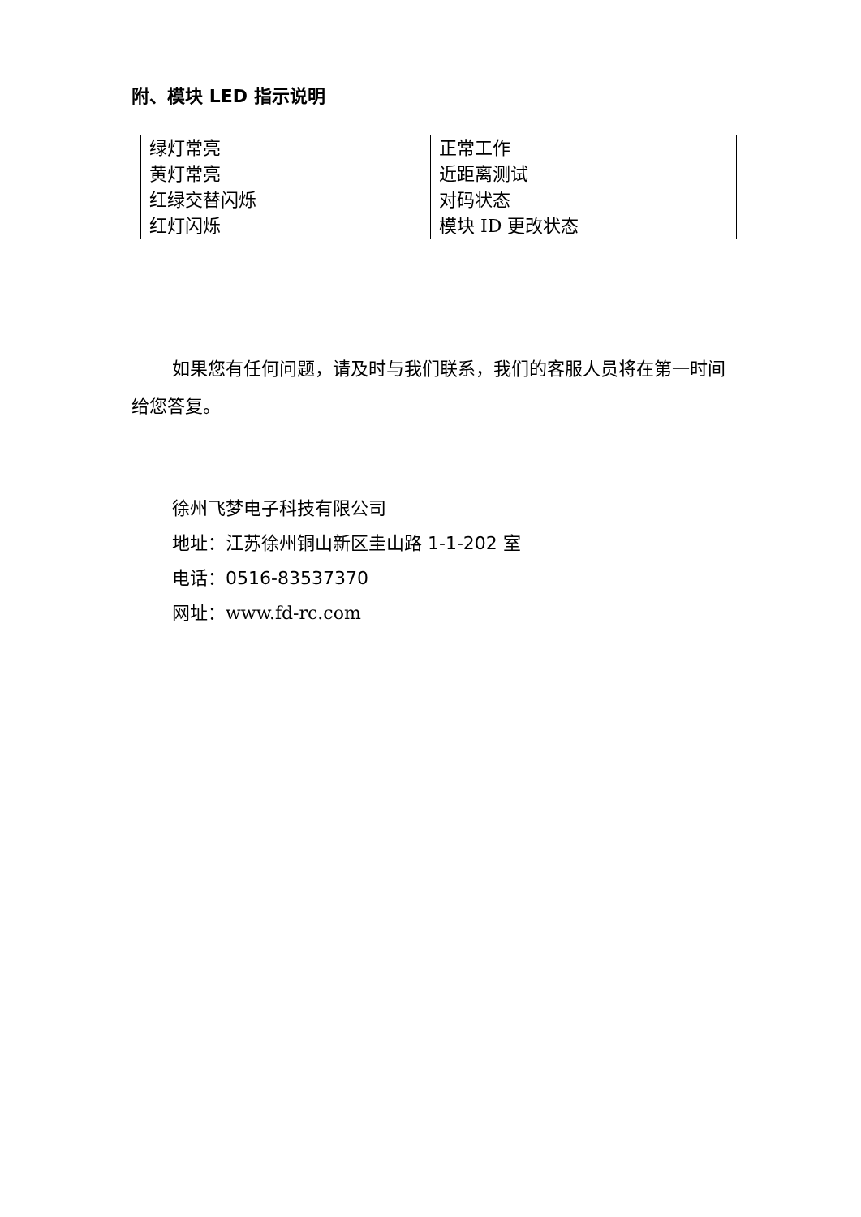附、模块 LED 指示说明
| 绿灯常亮 | 正常工作 |
| 黄灯常亮 | 近距离测试 |
| 红绿交替闪烁 | 对码状态 |
| 红灯闪烁 | 模块 ID 更改状态 |
如果您有任何问题，请及时与我们联系，我们的客服人员将在第一时间给您答复。
徐州飞梦电子科技有限公司
地址：江苏徐州铜山新区圭山路 1-1-202 室
电话：0516-83537370
网址：www.fd-rc.com